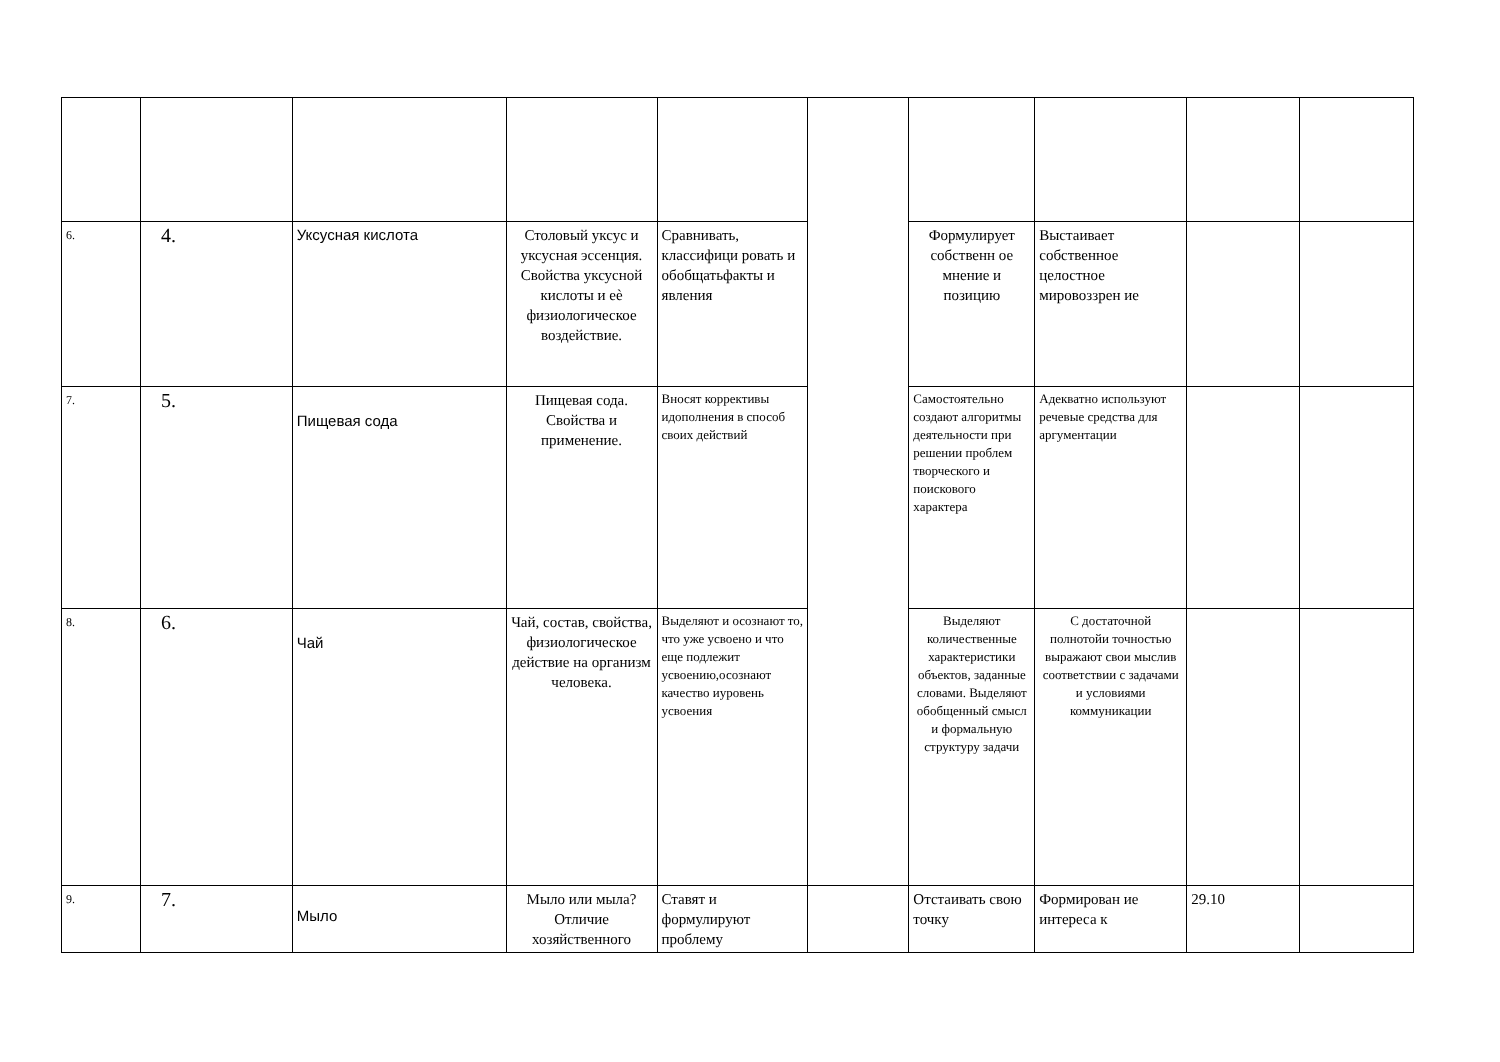| 6. | 4. | Уксусная кислота | Столовый уксус и уксусная эссенция. Свойства уксусной кислоты и еѐ физиологическое воздействие. | Сравнивать, классифици ровать и обобщатьфакты и явления | | Формулирует собственн ое мнение и позицию | Выстаивает собственное целостное мировоззрен ие | | |
| 7. | 5. | Пищевая сода | Пищевая сода. Свойства и применение. | Вносят коррективы идополнения в способ своих действий | | Самостоятельно создают алгоритмы деятельности при решении проблем творческого и поискового характера | Адекватно используют речевые средства для аргументации | | |
| 8. | 6. | Чай | Чай, состав, свойства, физиологическое действие на организм человека. | Выделяют и осознают то, что уже усвоено и что еще подлежит усвоению,осознают качество иуровень усвоения | | Выделяют количественные характеристики объектов, заданные словами. Выделяют обобщенный смысл и формальную структуру задачи | С достаточной полнотойи точностью выражают свои мыслив соответствии с задачами и условиями коммуникации | | |
| 9. | 7. | Мыло | Мыло или мыла? Отличие хозяйственного | Ставят и формулируют проблему | | Отстаивать свою точку | Формирован ие интереса к | 29.10 | |